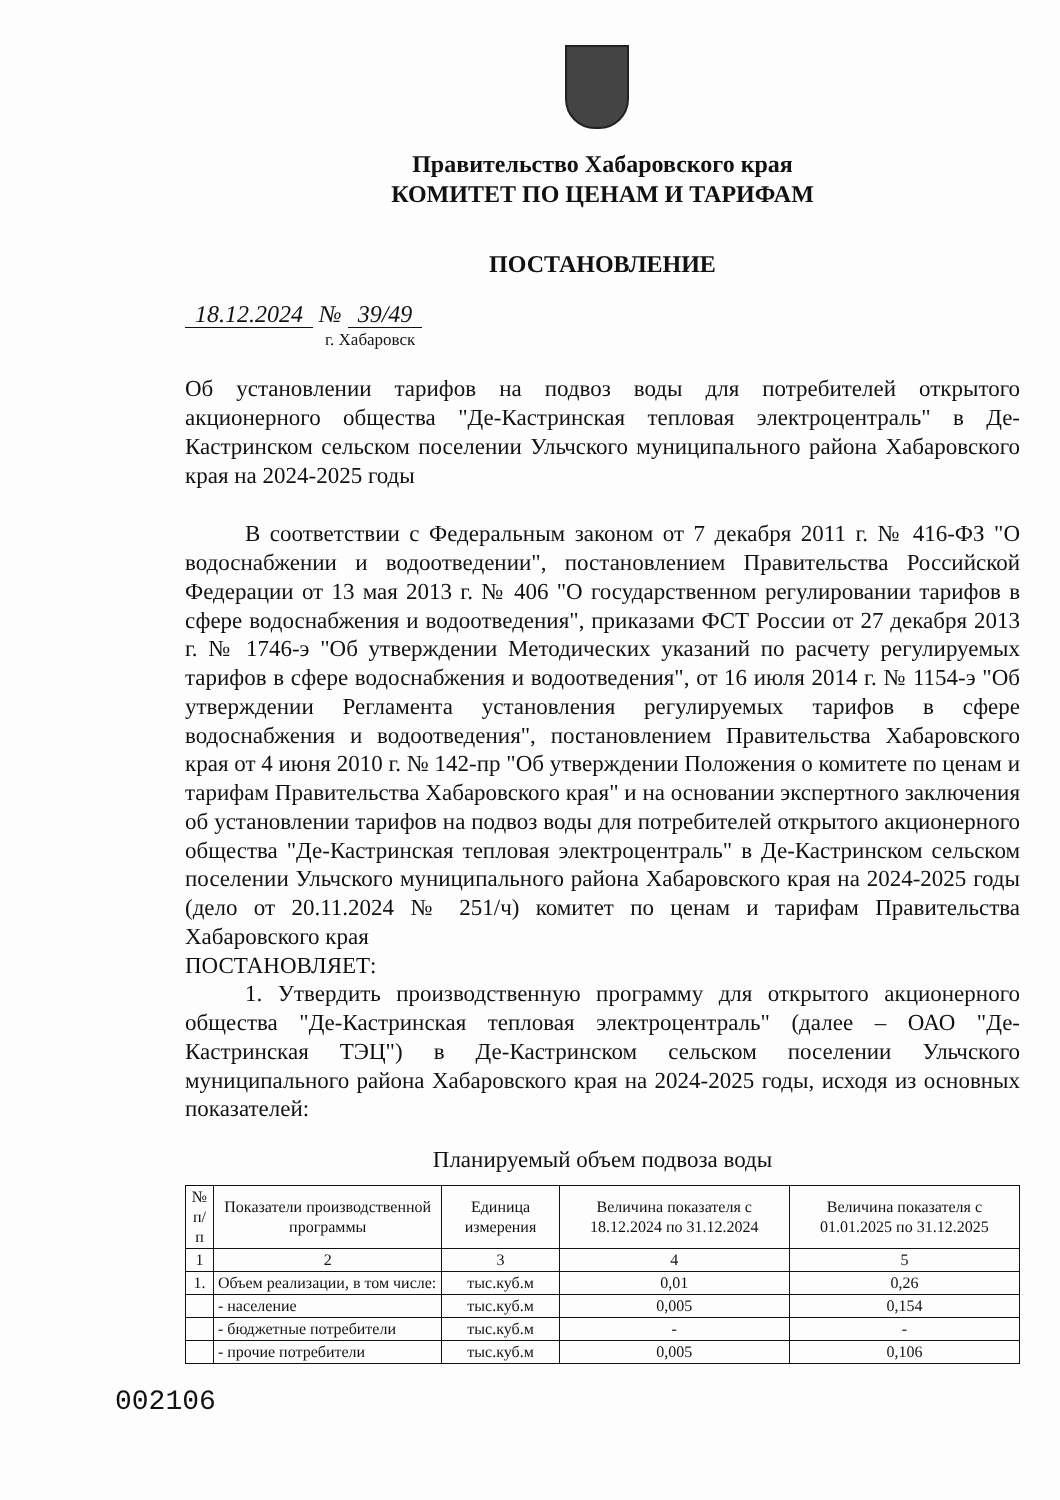Правительство Хабаровского края
КОМИТЕТ ПО ЦЕНАМ И ТАРИФАМ
ПОСТАНОВЛЕНИЕ
18.12.2024 № 39/49
г. Хабаровск
Об установлении тарифов на подвоз воды для потребителей открытого акционерного общества "Де-Кастринская тепловая электроцентраль" в Де-Кастринском сельском поселении Ульчского муниципального района Хабаровского края на 2024-2025 годы
В соответствии с Федеральным законом от 7 декабря 2011 г. № 416-ФЗ "О водоснабжении и водоотведении", постановлением Правительства Российской Федерации от 13 мая 2013 г. № 406 "О государственном регулировании тарифов в сфере водоснабжения и водоотведения", приказами ФСТ России от 27 декабря 2013 г. № 1746-э "Об утверждении Методических указаний по расчету регулируемых тарифов в сфере водоснабжения и водоотведения", от 16 июля 2014 г. № 1154-э "Об утверждении Регламента установления регулируемых тарифов в сфере водоснабжения и водоотведения", постановлением Правительства Хабаровского края от 4 июня 2010 г. № 142-пр "Об утверждении Положения о комитете по ценам и тарифам Правительства Хабаровского края" и на основании экспертного заключения об установлении тарифов на подвоз воды для потребителей открытого акционерного общества "Де-Кастринская тепловая электроцентраль" в Де-Кастринском сельском поселении Ульчского муниципального района Хабаровского края на 2024-2025 годы (дело от 20.11.2024 № 251/ч) комитет по ценам и тарифам Правительства Хабаровского края
ПОСТАНОВЛЯЕТ:
1. Утвердить производственную программу для открытого акционерного общества "Де-Кастринская тепловая электроцентраль" (далее – ОАО "Де-Кастринская ТЭЦ") в Де-Кастринском сельском поселении Ульчского муниципального района Хабаровского края на 2024-2025 годы, исходя из основных показателей:
Планируемый объем подвоза воды
| № п/п | Показатели производственной программы | Единица измерения | Величина показателя с 18.12.2024 по 31.12.2024 | Величина показателя с 01.01.2025 по 31.12.2025 |
| --- | --- | --- | --- | --- |
| 1 | 2 | 3 | 4 | 5 |
| 1. | Объем реализации, в том числе: | тыс.куб.м | 0,01 | 0,26 |
| | - население | тыс.куб.м | 0,005 | 0,154 |
| | - бюджетные потребители | тыс.куб.м | - | - |
| | - прочие потребители | тыс.куб.м | 0,005 | 0,106 |
002106